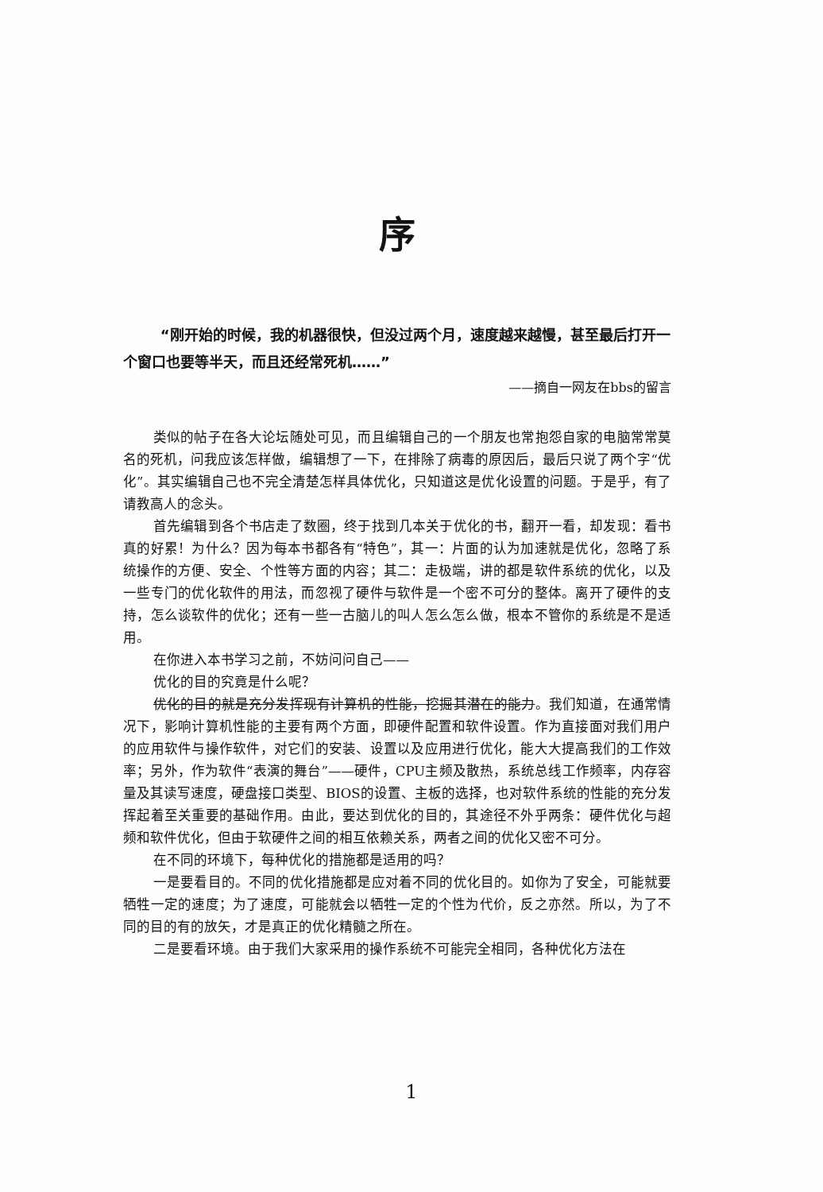序
“刚开始的时候，我的机器很快，但没过两个月，速度越来越慢，甚至最后打开一个窗口也要等半天，而且还经常死机……”
——摘自一网友在bbs的留言
类似的帖子在各大论坛随处可见，而且编辑自己的一个朋友也常抱怨自家的电脑常常莫名的死机，问我应该怎样做，编辑想了一下，在排除了病毒的原因后，最后只说了两个字“优化”。其实编辑自己也不完全清楚怎样具体优化，只知道这是优化设置的问题。于是乎，有了请教高人的念头。
首先编辑到各个书店走了数圈，终于找到几本关于优化的书，翻开一看，却发现：看书真的好累！为什么？因为每本书都各有“特色”，其一：片面的认为加速就是优化，忽略了系统操作的方便、安全、个性等方面的内容；其二：走极端，讲的都是软件系统的优化，以及一些专门的优化软件的用法，而忽视了硬件与软件是一个密不可分的整体。离开了硬件的支持，怎么谈软件的优化；还有一些一古脑儿的叫人怎么怎么做，根本不管你的系统是不是适用。
在你进入本书学习之前，不妨问问自己——
优化的目的究竟是什么呢？
优化的目的就是充分发挥现有计算机的性能，挖掘其潜在的能力。我们知道，在通常情况下，影响计算机性能的主要有两个方面，即硬件配置和软件设置。作为直接面对我们用户的应用软件与操作软件，对它们的安装、设置以及应用进行优化，能大大提高我们的工作效率；另外，作为软件“表演的舞台”——硬件，CPU主频及散热，系统总线工作频率，内存容量及其读写速度，硬盘接口类型、BIOS的设置、主板的选择，也对软件系统的性能的充分发挥起着至关重要的基础作用。由此，要达到优化的目的，其途径不外乎两条：硬件优化与超频和软件优化，但由于软硬件之间的相互依赖关系，两者之间的优化又密不可分。
在不同的环境下，每种优化的措施都是适用的吗？
一是要看目的。不同的优化措施都是应对着不同的优化目的。如你为了安全，可能就要牺牲一定的速度；为了速度，可能就会以牺牲一定的个性为代价，反之亦然。所以，为了不同的目的有的放矢，才是真正的优化精髓之所在。
二是要看环境。由于我们大家采用的操作系统不可能完全相同，各种优化方法在
1